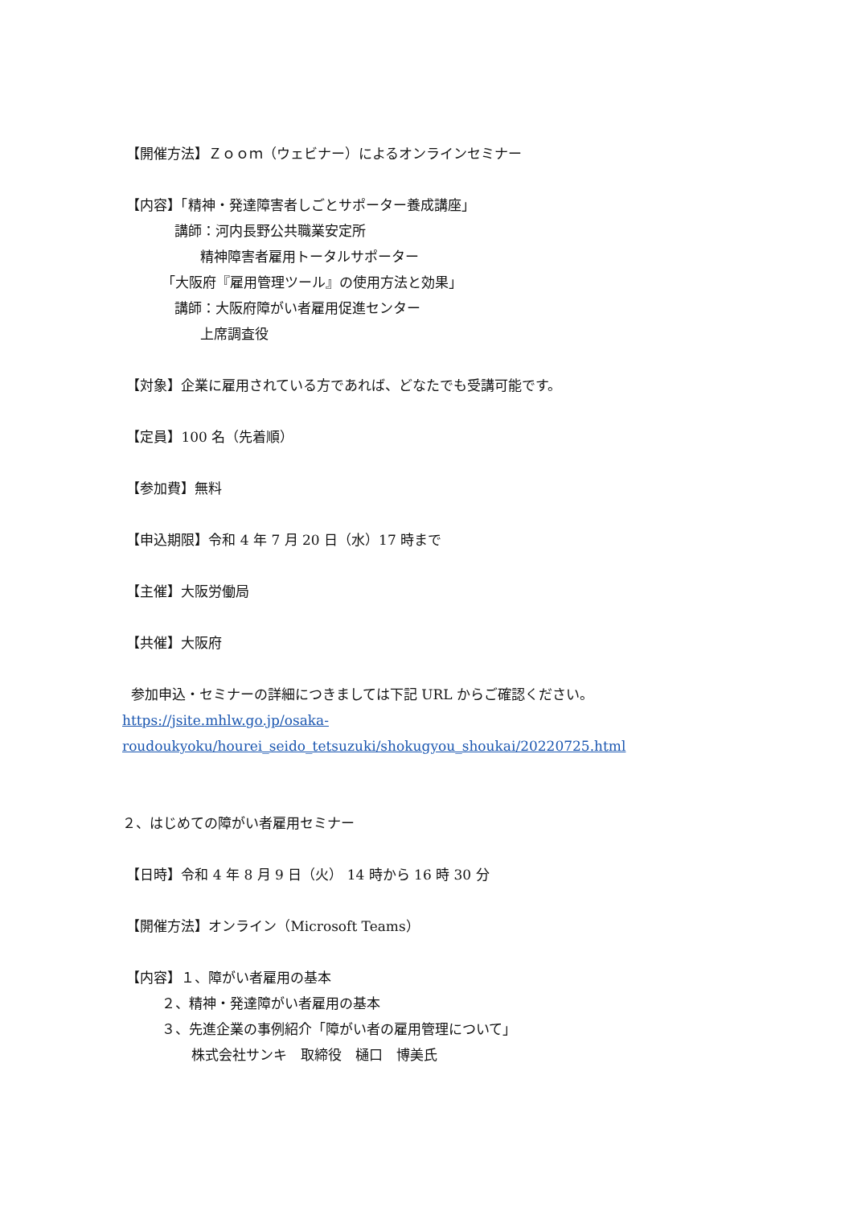【開催方法】Ｚｏｏｍ（ウェビナー）によるオンラインセミナー
【内容】「精神・発達障害者しごとサポーター養成講座」
講師：河内長野公共職業安定所
精神障害者雇用トータルサポーター
「大阪府『雇用管理ツール』の使用方法と効果」
講師：大阪府障がい者雇用促進センター
上席調査役
【対象】企業に雇用されている方であれば、どなたでも受講可能です。
【定員】100 名（先着順）
【参加費】無料
【申込期限】令和 4 年 7 月 20 日（水）17 時まで
【主催】大阪労働局
【共催】大阪府
参加申込・セミナーの詳細につきましては下記 URL からご確認ください。
https://jsite.mhlw.go.jp/osaka-
roudoukyoku/hourei_seido_tetsuzuki/shokugyou_shoukai/20220725.html
２、はじめての障がい者雇用セミナー
【日時】令和 4 年 8 月 9 日（火） 14 時から 16 時 30 分
【開催方法】オンライン（Microsoft Teams）
【内容】１、障がい者雇用の基本
２、精神・発達障がい者雇用の基本
３、先進企業の事例紹介「障がい者の雇用管理について」
株式会社サンキ　取締役　樋口　博美氏